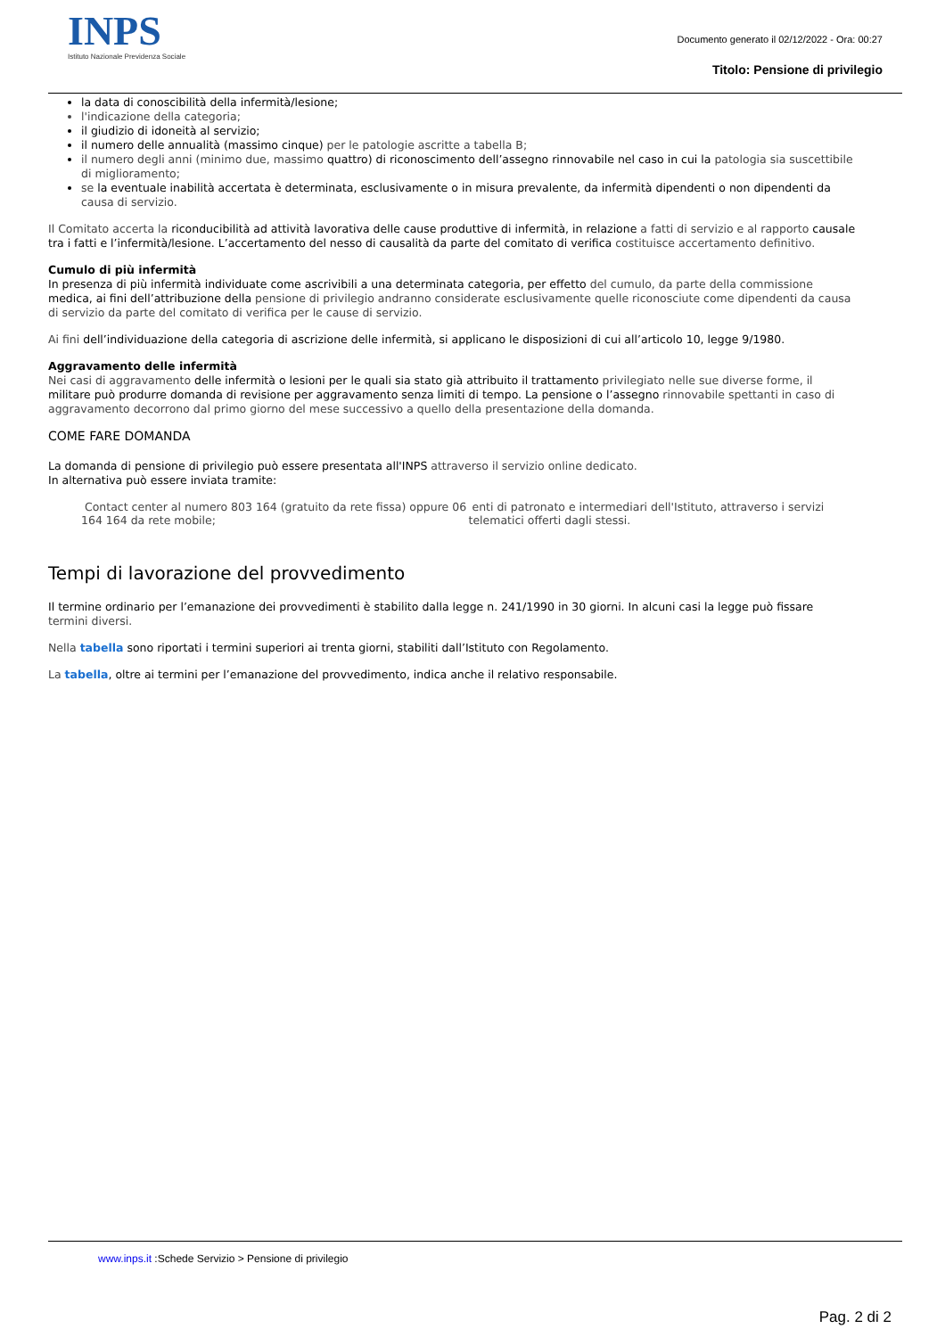INPS
Istituto Nazionale Previdenza Sociale
Documento generato il 02/12/2022 - Ora: 00:27
Titolo: Pensione di privilegio
la data di conoscibilità della infermità/lesione;
l'indicazione della categoria;
il giudizio di idoneità al servizio;
il numero delle annualità (massimo cinque) per le patologie ascritte a tabella B;
il numero degli anni (minimo due, massimo quattro) di riconoscimento dell’assegno rinnovabile nel caso in cui la patologia sia suscettibile di miglioramento;
se la eventuale inabilità accertata è determinata, esclusivamente o in misura prevalente, da infermità dipendenti o non dipendenti da causa di servizio.
Il Comitato accerta la riconducibilità ad attività lavorativa delle cause produttive di infermità, in relazione a fatti di servizio e al rapporto causale tra i fatti e l’infermità/lesione. L’accertamento del nesso di causalità da parte del comitato di verifica costituisce accertamento definitivo.
Cumulo di più infermità
In presenza di più infermità individuate come ascrivibili a una determinata categoria, per effetto del cumulo, da parte della commissione medica, ai fini dell’attribuzione della pensione di privilegio andranno considerate esclusivamente quelle riconosciute come dipendenti da causa di servizio da parte del comitato di verifica per le cause di servizio.
Ai fini dell’individuazione della categoria di ascrizione delle infermità, si applicano le disposizioni di cui all’articolo 10, legge 9/1980.
Aggravamento delle infermità
Nei casi di aggravamento delle infermità o lesioni per le quali sia stato già attribuito il trattamento privilegiato nelle sue diverse forme, il militare può produrre domanda di revisione per aggravamento senza limiti di tempo. La pensione o l’assegno rinnovabile spettanti in caso di aggravamento decorrono dal primo giorno del mese successivo a quello della presentazione della domanda.
COME FARE DOMANDA
La domanda di pensione di privilegio può essere presentata all'INPS attraverso il servizio online dedicato.
In alternativa può essere inviata tramite:
Contact center al numero 803 164 (gratuito da rete fissa) oppure 06 164 164 da rete mobile;
enti di patronato e intermediari dell'Istituto, attraverso i servizi telematici offerti dagli stessi.
Tempi di lavorazione del provvedimento
Il termine ordinario per l’emanazione dei provvedimenti è stabilito dalla legge n. 241/1990 in 30 giorni. In alcuni casi la legge può fissare termini diversi.
Nella tabella sono riportati i termini superiori ai trenta giorni, stabiliti dall’Istituto con Regolamento.
La tabella, oltre ai termini per l’emanazione del provvedimento, indica anche il relativo responsabile.
www.inps.it :Schede Servizio > Pensione di privilegio
Pag. 2 di 2